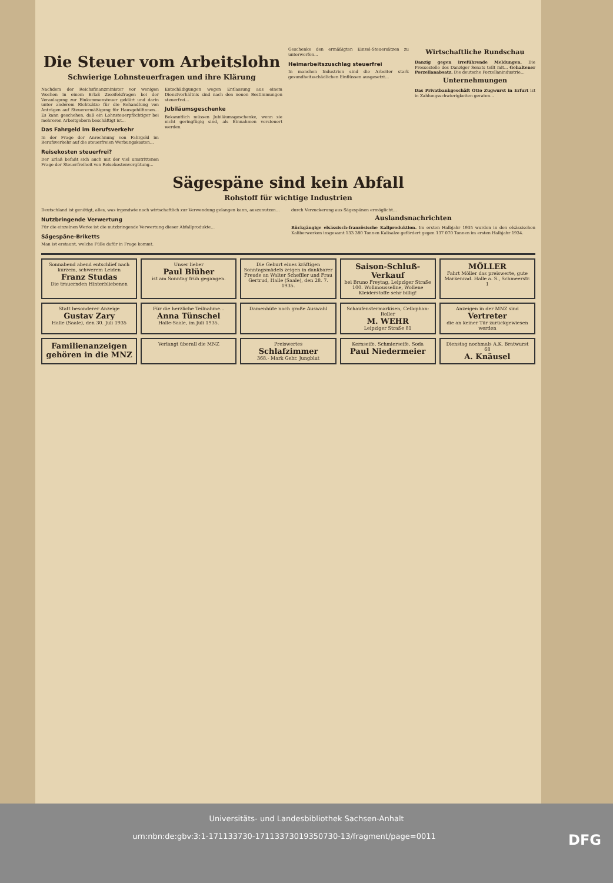Die Steuer vom Arbeitslohn
Schwierige Lohnsteuerfragen und ihre Klärung
Nachdem der Reichsfinanzminister vor wenigen Wochen in einem Erlaß Zweifelsfragen bei der Veranlagung zur Einkommensteuer geklärt und darin unter anderem Richtsätze für die Behandlung von Anträgen auf Steuerermäßigung für Hausgehilfinnen... Es kann geschehen, daß ein Lohnsteuerpflichtiger bei mehreren Arbeitgebern beschäftigt ist...
Das Fahrgeld im Berufsverkehr
In der Frage der Anrechnung von Fahrgeld im Berufsverkehr auf die steuerfreien Werbungskosten...
Reisekosten steuerfrei?
Der Erlaß befaßt sich auch mit der viel umstrittenen Frage der Steuerfreiheit von Reisekostenvergütung...
Entschädigungen wegen Entlassung aus einem Dienstverhältnis sind nach den neuen Bestimmungen steuerfrei...
Jubiläumsgeschenke
Bekanntlich müssen Jubiläumsgeschenke, wenn sie nicht geringfügig sind, als Einnahmen versteuert werden.
Geschenke den ermäßigten Einzel-Steuersätzen zu unterwerfen...
Heimarbeitszuschlag steuerfrei
In manchen Industrien sind die Arbeiter stark gesundheitsschädlichen Einflüssen ausgesetzt...
Wirtschaftliche Rundschau
Danzig gegen irreführende Meldungen. Die Pressestelle des Danziger Senats teilt mit... Gehaltener Porzellanabsatz. Die deutsche Porzellanindustrie...
Unternehmungen
Das Privatbankgeschäft Otto Zugwurst in Erfurt ist in Zahlungsschwierigkeiten geraten...
Sägespäne sind kein Abfall
Rohstoff für wichtige Industrien
Deutschland ist genötigt, alles, was irgendwie noch wirtschaftlich zur Verwendung gelangen kann, auszunutzen...
Nutzbringende Verwertung
Für die einzelnen Werke ist die nutzbringende Verwertung dieser Abfallprodukte...
Sägespäne-Briketts
Man ist erstaunt, welche Fülle dafür in Frage kommt.
durch Verzuckerung aus Sägespänen ermöglicht...
Auslandsnachrichten
Rückgängige elsässisch-französische Kaliproduktion. Im ersten Halbjahr 1935 wurden in den elsässischen Kaliberwerken insgesamt 133 380 Tonnen Kalisalze gefördert gegen 137 070 Tonnen im ersten Halbjahr 1934.
Sonnabend abend entschlief nach kurzem, schwerem Leiden
Franz Studas
Die trauernden Hinterbliebenen
Unser lieber
Paul Blüher
ist am Sonntag früh gegangen.
Die Geburt eines kräftigen Sonntagsmädels zeigen in dankbarer Freude an Walter Scheffler und Frau Gertrud, Halle (Saale), den 28. 7. 1935.
Saison-Schluß-Verkauf
bei Bruno Freytag, Leipziger Straße 100. Wollmousseline, Wollene Kleiderstoffe sehr billig!
MÖLLER
Fahrt Möller das preiswerte, gute Markenrad. Halle a. S., Schmeerstr. 1
Statt besonderer Anzeige
Gustav Zary
Halle (Saale), den 30. Juli 1935
Für die herzliche Teilnahme...
Anna Tünschel
Halle-Saale, im Juli 1935.
Damenhüte noch große Auswahl
Schaufenstermarkisen, Cellophan-Roller
M. WEHR
Leipziger Straße 81
Anzeigen in der MNZ sind
Vertreter
die an keiner Tür zurückgewiesen werden
Familienanzeigen gehören in die MNZ
Verlangt überall die MNZ
Preiswertes
Schlafzimmer
368.- Mark Gebr. Jungblut
Kernseife, Schmierseife, Soda
Paul Niedermeier
Dienstag nochmals A.K. Bratwurst 68
A. Knäusel
Universitäts- und Landesbibliothek Sachsen-Anhalt
urn:nbn:de:gbv:3:1-171133730-17113373019350730-13/fragment/page=0011 DFG